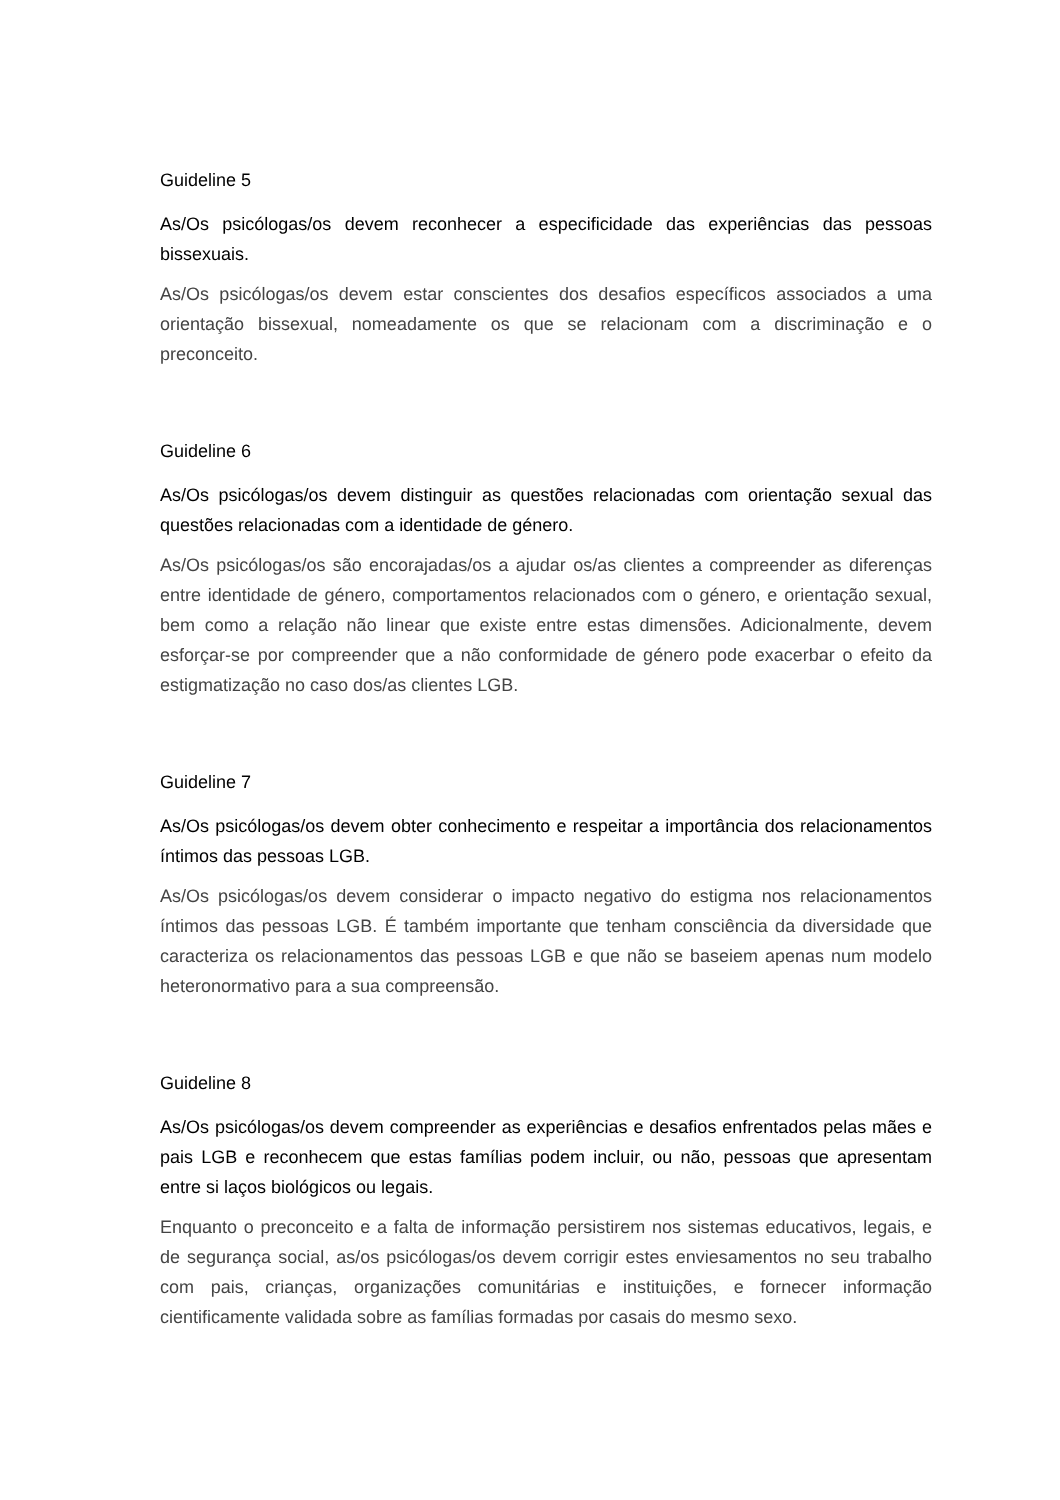Guideline 5
As/Os psicólogas/os devem reconhecer a especificidade das experiências das pessoas bissexuais.
As/Os psicólogas/os devem estar conscientes dos desafios específicos associados a uma orientação bissexual, nomeadamente os que se relacionam com a discriminação e o preconceito.
Guideline 6
As/Os psicólogas/os devem distinguir as questões relacionadas com orientação sexual das questões relacionadas com a identidade de género.
As/Os psicólogas/os são encorajadas/os a ajudar os/as clientes a compreender as diferenças entre identidade de género, comportamentos relacionados com o género, e orientação sexual, bem como a relação não linear que existe entre estas dimensões. Adicionalmente, devem esforçar-se por compreender que a não conformidade de género pode exacerbar o efeito da estigmatização no caso dos/as clientes LGB.
Guideline 7
As/Os psicólogas/os devem obter conhecimento e respeitar a importância dos relacionamentos íntimos das pessoas LGB.
As/Os psicólogas/os devem considerar o impacto negativo do estigma nos relacionamentos íntimos das pessoas LGB. É também importante que tenham consciência da diversidade que caracteriza os relacionamentos das pessoas LGB e que não se baseiem apenas num modelo heteronormativo para a sua compreensão.
Guideline 8
As/Os psicólogas/os devem compreender as experiências e desafios enfrentados pelas mães e pais LGB e reconhecem que estas famílias podem incluir, ou não, pessoas que apresentam entre si laços biológicos ou legais.
Enquanto o preconceito e a falta de informação persistirem nos sistemas educativos, legais, e de segurança social, as/os psicólogas/os devem corrigir estes enviesamentos no seu trabalho com pais, crianças, organizações comunitárias e instituições, e fornecer informação cientificamente validada sobre as famílias formadas por casais do mesmo sexo.